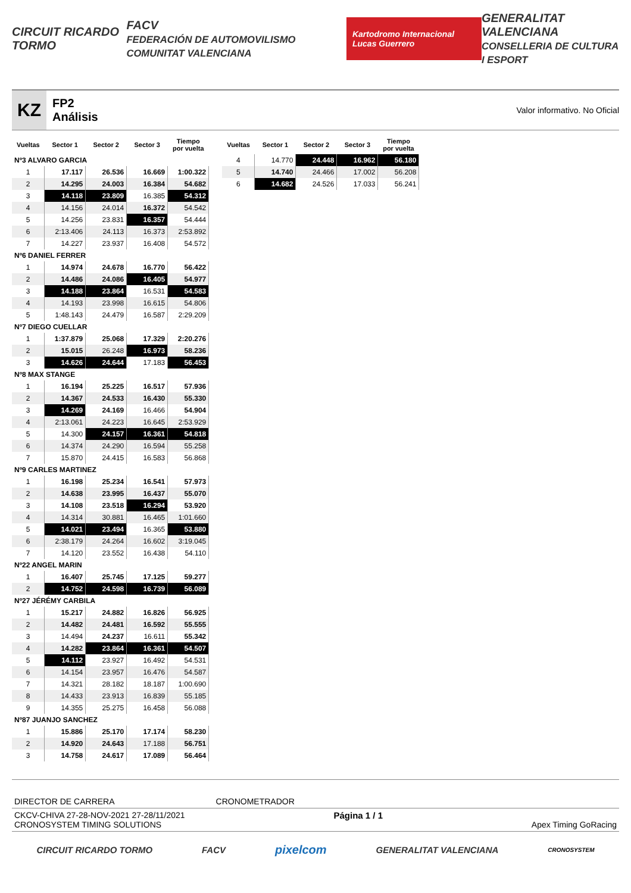CIRCUIT RICARDO TORMO FACV
FEDERACIÓN DE AUTOMOVILISMO COMUNITAT VALENCIANA Kartodromo Internacional Lucas Guerrero GENERALITAT VALENCIANA
CONSELLERIA DE CULTURA I ESPORT
KZ
FP2
Análisis
Valor informativo. No Oficial
| Vueltas | Sector 1 | Sector 2 | Sector 3 | Tiempo por vuelta |
| --- | --- | --- | --- | --- |
| Nº3 ALVARO GARCIA | | | | |
| 1 | 17.117 | 26.536 | 16.669 | 1:00.322 |
| 2 | 14.295 | 24.003 | 16.384 | 54.682 |
| 3 | 14.118 | 23.809 | 16.385 | 54.312 |
| 4 | 14.156 | 24.014 | 16.372 | 54.542 |
| 5 | 14.256 | 23.831 | 16.357 | 54.444 |
| 6 | 2:13.406 | 24.113 | 16.373 | 2:53.892 |
| 7 | 14.227 | 23.937 | 16.408 | 54.572 |
| Nº6 DANIEL FERRER | | | | |
| 1 | 14.974 | 24.678 | 16.770 | 56.422 |
| 2 | 14.486 | 24.086 | 16.405 | 54.977 |
| 3 | 14.188 | 23.864 | 16.531 | 54.583 |
| 4 | 14.193 | 23.998 | 16.615 | 54.806 |
| 5 | 1:48.143 | 24.479 | 16.587 | 2:29.209 |
| Nº7 DIEGO CUELLAR | | | | |
| 1 | 1:37.879 | 25.068 | 17.329 | 2:20.276 |
| 2 | 15.015 | 26.248 | 16.973 | 58.236 |
| 3 | 14.626 | 24.644 | 17.183 | 56.453 |
| Nº8 MAX STANGE | | | | |
| 1 | 16.194 | 25.225 | 16.517 | 57.936 |
| 2 | 14.367 | 24.533 | 16.430 | 55.330 |
| 3 | 14.269 | 24.169 | 16.466 | 54.904 |
| 4 | 2:13.061 | 24.223 | 16.645 | 2:53.929 |
| 5 | 14.300 | 24.157 | 16.361 | 54.818 |
| 6 | 14.374 | 24.290 | 16.594 | 55.258 |
| 7 | 15.870 | 24.415 | 16.583 | 56.868 |
| Nº9 CARLES MARTINEZ | | | | |
| 1 | 16.198 | 25.234 | 16.541 | 57.973 |
| 2 | 14.638 | 23.995 | 16.437 | 55.070 |
| 3 | 14.108 | 23.518 | 16.294 | 53.920 |
| 4 | 14.314 | 30.881 | 16.465 | 1:01.660 |
| 5 | 14.021 | 23.494 | 16.365 | 53.880 |
| 6 | 2:38.179 | 24.264 | 16.602 | 3:19.045 |
| 7 | 14.120 | 23.552 | 16.438 | 54.110 |
| Nº22 ANGEL MARIN | | | | |
| 1 | 16.407 | 25.745 | 17.125 | 59.277 |
| 2 | 14.752 | 24.598 | 16.739 | 56.089 |
| Nº27 JÉRÉMY CARBILA | | | | |
| 1 | 15.217 | 24.882 | 16.826 | 56.925 |
| 2 | 14.482 | 24.481 | 16.592 | 55.555 |
| 3 | 14.494 | 24.237 | 16.611 | 55.342 |
| 4 | 14.282 | 23.864 | 16.361 | 54.507 |
| 5 | 14.112 | 23.927 | 16.492 | 54.531 |
| 6 | 14.154 | 23.957 | 16.476 | 54.587 |
| 7 | 14.321 | 28.182 | 18.187 | 1:00.690 |
| 8 | 14.433 | 23.913 | 16.839 | 55.185 |
| 9 | 14.355 | 25.275 | 16.458 | 56.088 |
| Nº87 JUANJO SANCHEZ | | | | |
| 1 | 15.886 | 25.170 | 17.174 | 58.230 |
| 2 | 14.920 | 24.643 | 17.188 | 56.751 |
| 3 | 14.758 | 24.617 | 17.089 | 56.464 |
| Vueltas | Sector 1 | Sector 2 | Sector 3 | Tiempo por vuelta |
| --- | --- | --- | --- | --- |
| 4 | 14.770 | 24.448 | 16.962 | 56.180 |
| 5 | 14.740 | 24.466 | 17.002 | 56.208 |
| 6 | 14.682 | 24.526 | 17.033 | 56.241 |
DIRECTOR DE CARRERA CRONOMETRADOR
CKCV-CHIVA 27-28-NOV-2021 27-28/11/2021
CRONOSYSTEM TIMING SOLUTIONS Página 1 / 1 Apex Timing GoRacing
CIRCUIT RICARDO TORMO FACV pixelcom GENERALITAT VALENCIANA CRONOSYSTEM